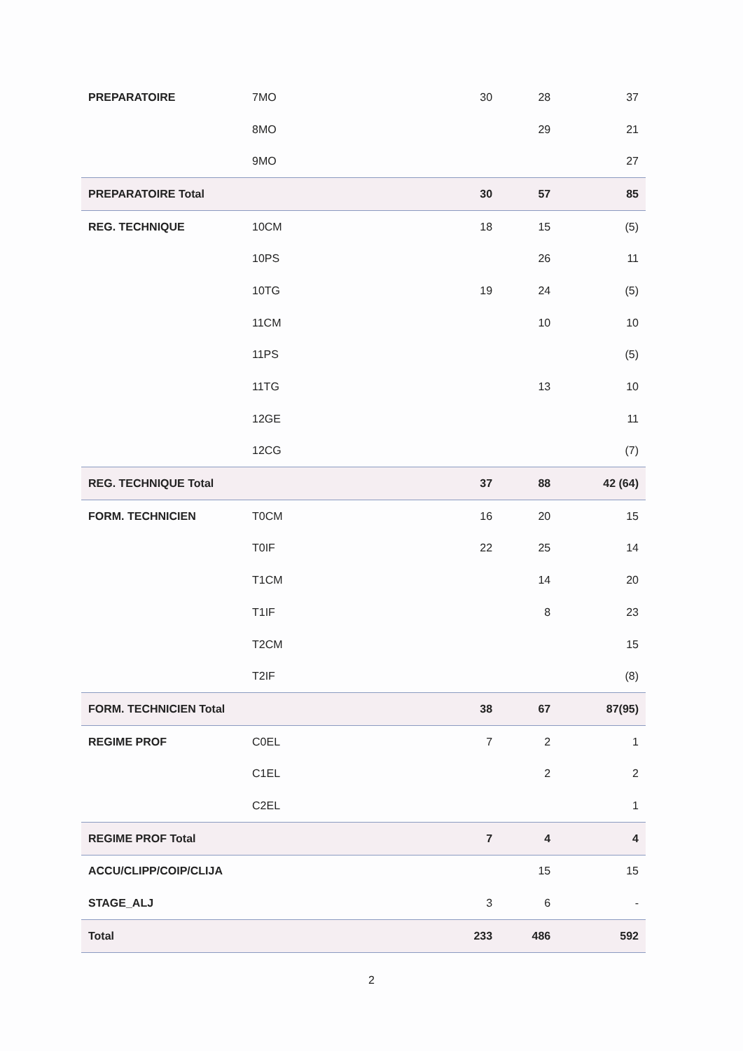| PREPARATOIRE | 7MO | 30 | 28 | 37 |
| | 8MO | | 29 | 21 |
| | 9MO | | | 27 |
| PREPARATOIRE Total | | 30 | 57 | 85 |
| REG. TECHNIQUE | 10CM | 18 | 15 | (5) |
| | 10PS | | 26 | 11 |
| | 10TG | 19 | 24 | (5) |
| | 11CM | | 10 | 10 |
| | 11PS | | | (5) |
| | 11TG | | 13 | 10 |
| | 12GE | | | 11 |
| | 12CG | | | (7) |
| REG. TECHNIQUE Total | | 37 | 88 | 42 (64) |
| FORM. TECHNICIEN | T0CM | 16 | 20 | 15 |
| | T0IF | 22 | 25 | 14 |
| | T1CM | | 14 | 20 |
| | T1IF | | 8 | 23 |
| | T2CM | | | 15 |
| | T2IF | | | (8) |
| FORM. TECHNICIEN Total | | 38 | 67 | 87(95) |
| REGIME PROF | C0EL | 7 | 2 | 1 |
| | C1EL | | 2 | 2 |
| | C2EL | | | 1 |
| REGIME PROF Total | | 7 | 4 | 4 |
| ACCU/CLIPP/COIP/CLIJA | | | 15 | 15 |
| STAGE_ALJ | | 3 | 6 | - |
| Total | | 233 | 486 | 592 |
2